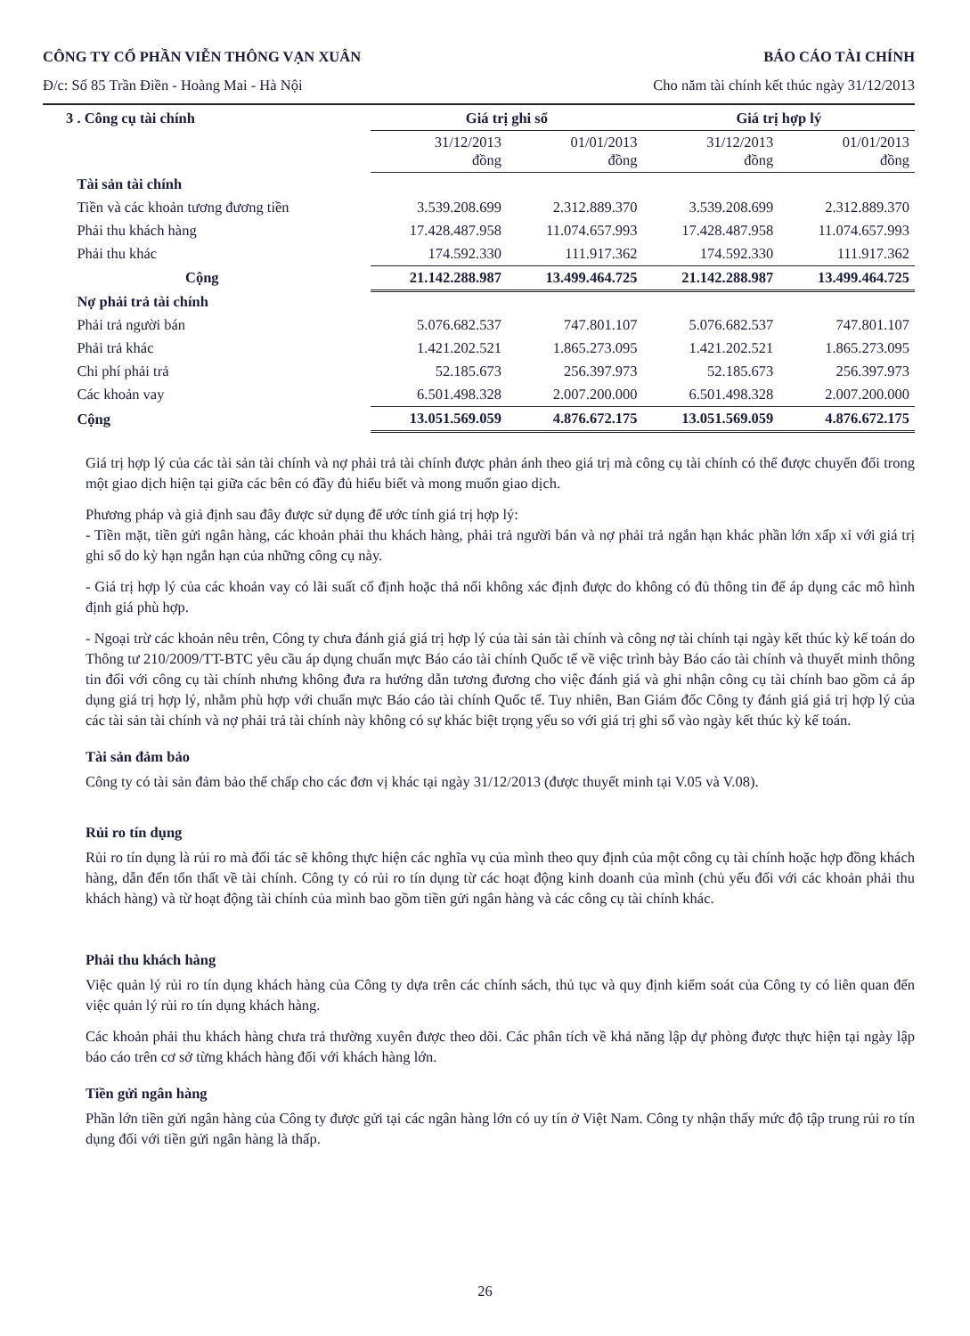CÔNG TY CỔ PHẦN VIỄN THÔNG VẠN XUÂN BÁO CÁO TÀI CHÍNH
Đ/c: Số 85 Trần Điền - Hoàng Mai - Hà Nội Cho năm tài chính kết thúc ngày 31/12/2013
| 3 . Công cụ tài chính | Giá trị ghi sổ | | Giá trị hợp lý | |
| | 31/12/2013 đồng | 01/01/2013 đồng | 31/12/2013 đồng | 01/01/2013 đồng |
| Tài sản tài chính | | | | |
| Tiền và các khoản tương đương tiền | 3.539.208.699 | 2.312.889.370 | 3.539.208.699 | 2.312.889.370 |
| Phải thu khách hàng | 17.428.487.958 | 11.074.657.993 | 17.428.487.958 | 11.074.657.993 |
| Phải thu khác | 174.592.330 | 111.917.362 | 174.592.330 | 111.917.362 |
| Cộng | 21.142.288.987 | 13.499.464.725 | 21.142.288.987 | 13.499.464.725 |
| Nợ phải trả tài chính | | | | |
| Phải trả người bán | 5.076.682.537 | 747.801.107 | 5.076.682.537 | 747.801.107 |
| Phải trả khác | 1.421.202.521 | 1.865.273.095 | 1.421.202.521 | 1.865.273.095 |
| Chi phí phải trả | 52.185.673 | 256.397.973 | 52.185.673 | 256.397.973 |
| Các khoản vay | 6.501.498.328 | 2.007.200.000 | 6.501.498.328 | 2.007.200.000 |
| Cộng | 13.051.569.059 | 4.876.672.175 | 13.051.569.059 | 4.876.672.175 |
Giá trị hợp lý của các tài sản tài chính và nợ phải trả tài chính được phản ánh theo giá trị mà công cụ tài chính có thể được chuyển đổi trong một giao dịch hiện tại giữa các bên có đầy đủ hiểu biết và mong muốn giao dịch.
Phương pháp và giả định sau đây được sử dụng để ước tính giá trị hợp lý:
- Tiền mặt, tiền gửi ngân hàng, các khoản phải thu khách hàng, phải trả người bán và nợ phải trả ngắn hạn khác phần lớn xấp xỉ với giá trị ghi sổ do kỳ hạn ngắn hạn của những công cụ này.
- Giá trị hợp lý của các khoản vay có lãi suất cố định hoặc thả nổi không xác định được do không có đủ thông tin để áp dụng các mô hình định giá phù hợp.
- Ngoại trừ các khoản nêu trên, Công ty chưa đánh giá giá trị hợp lý của tài sản tài chính và công nợ tài chính tại ngày kết thúc kỳ kế toán do Thông tư 210/2009/TT-BTC yêu cầu áp dụng chuẩn mực Báo cáo tài chính Quốc tế về việc trình bày Báo cáo tài chính và thuyết minh thông tin đối với công cụ tài chính nhưng không đưa ra hướng dẫn tương đương cho việc đánh giá và ghi nhận công cụ tài chính bao gồm cả áp dụng giá trị hợp lý, nhằm phù hợp với chuẩn mực Báo cáo tài chính Quốc tế. Tuy nhiên, Ban Giám đốc Công ty đánh giá giá trị hợp lý của các tài sản tài chính và nợ phải trả tài chính này không có sự khác biệt trọng yếu so với giá trị ghi sổ vào ngày kết thúc kỳ kế toán.
Tài sản đảm bảo
Công ty có tài sản đảm bảo thế chấp cho các đơn vị khác tại ngày 31/12/2013 (được thuyết minh tại V.05 và V.08).
Rủi ro tín dụng
Rủi ro tín dụng là rủi ro mà đối tác sẽ không thực hiện các nghĩa vụ của mình theo quy định của một công cụ tài chính hoặc hợp đồng khách hàng, dẫn đến tổn thất về tài chính. Công ty có rủi ro tín dụng từ các hoạt động kinh doanh của mình (chủ yếu đối với các khoản phải thu khách hàng) và từ hoạt động tài chính của mình bao gồm tiền gửi ngân hàng và các công cụ tài chính khác.
Phải thu khách hàng
Việc quản lý rủi ro tín dụng khách hàng của Công ty dựa trên các chính sách, thủ tục và quy định kiểm soát của Công ty có liên quan đến việc quản lý rủi ro tín dụng khách hàng.
Các khoản phải thu khách hàng chưa trả thường xuyên được theo dõi. Các phân tích về khả năng lập dự phòng được thực hiện tại ngày lập báo cáo trên cơ sở từng khách hàng đối với khách hàng lớn.
Tiền gửi ngân hàng
Phần lớn tiền gửi ngân hàng của Công ty được gửi tại các ngân hàng lớn có uy tín ở Việt Nam. Công ty nhận thấy mức độ tập trung rủi ro tín dụng đối với tiền gửi ngân hàng là thấp.
26